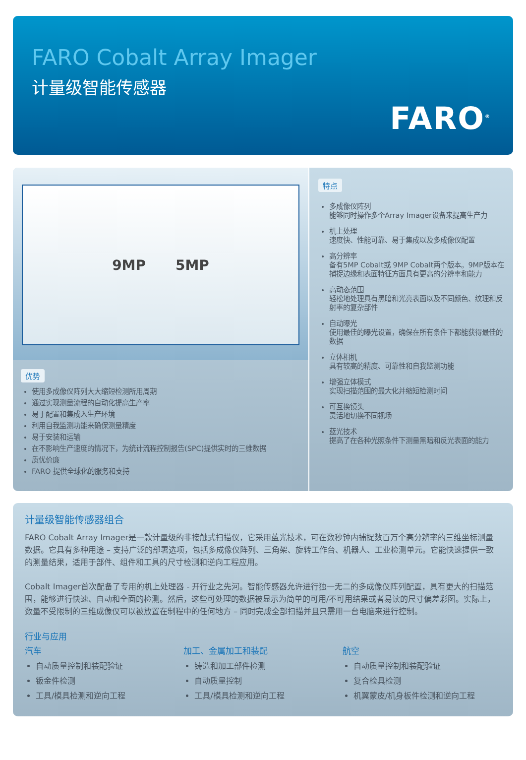FARO Cobalt Array Imager
计量级智能传感器
FARO<sup>®</sup>
9MP 5MP
优势
使用多成像仪阵列大大缩短检测所用周期
通过实现测量流程的自动化提高生产率
易于配置和集成入生产环境
利用自我监测功能来确保测量精度
易于安装和运输
在不影响生产速度的情况下，为统计流程控制报告(SPC)提供实时的三维数据
质优价廉
FARO 提供全球化的服务和支持
特点
多成像仪阵列
能够同时操作多个Array Imager设备来提高生产力
机上处理
速度快、性能可靠、易于集成以及多成像仪配置
高分辨率
备有5MP Cobalt或 9MP Cobalt两个版本。9MP版本在捕捉边缘和表面特征方面具有更高的分辨率和能力
高动态范围
轻松地处理具有黑暗和光亮表面以及不同颜色、纹理和反射率的复杂部件
自动曝光
使用最佳的曝光设置，确保在所有条件下都能获得最佳的数据
立体相机
具有较高的精度、可靠性和自我监测功能
增强立体模式
实现扫描范围的最大化并缩短检测时间
可互换镜头
灵活地切换不同视场
蓝光技术
提高了在各种光照条件下测量黑暗和反光表面的能力
计量级智能传感器组合
FARO Cobalt Array Imager是一款计量级的非接触式扫描仪，它采用蓝光技术，可在数秒钟内捕捉数百万个高分辨率的三维坐标测量数据。它具有多种用途 – 支持广泛的部署选项，包括多成像仪阵列、三角架、旋转工作台、机器人、工业检测单元。它能快速提供一致的测量结果，适用于部件、组件和工具的尺寸检测和逆向工程应用。
Cobalt Imager首次配备了专用的机上处理器 - 开行业之先河。智能传感器允许进行独一无二的多成像仪阵列配置，具有更大的扫描范围，能够进行快速、自动和全面的检测。然后，这些可处理的数据被显示为简单的可用/不可用结果或者易读的尺寸偏差彩图。实际上，数量不受限制的三维成像仪可以被放置在制程中的任何地方 – 同时完成全部扫描并且只需用一台电脑来进行控制。
行业与应用
汽车
自动质量控制和装配验证
钣金件检测
工具/模具检测和逆向工程
加工、金属加工和装配
铸造和加工部件检测
自动质量控制
工具/模具检测和逆向工程
航空
自动质量控制和装配验证
复合检具检测
机翼蒙皮/机身板件检测和逆向工程